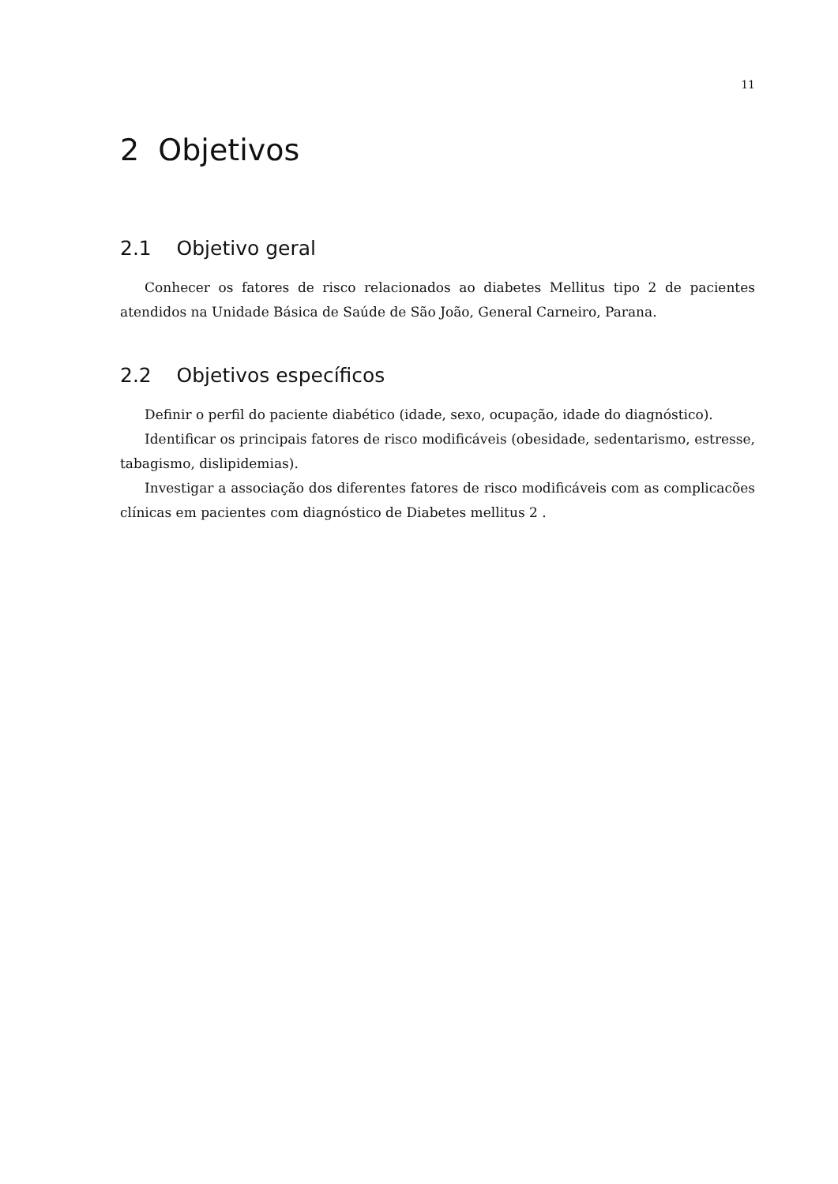11
2 Objetivos
2.1 Objetivo geral
Conhecer os fatores de risco relacionados ao diabetes Mellitus tipo 2 de pacientes atendidos na Unidade Básica de Saúde de São João, General Carneiro, Parana.
2.2 Objetivos específicos
Definir o perfil do paciente diabético (idade, sexo, ocupação, idade do diagnóstico).
Identificar os principais fatores de risco modificáveis (obesidade, sedentarismo, estresse, tabagismo, dislipidemias).
Investigar a associação dos diferentes fatores de risco modificáveis com as complicacões clínicas em pacientes com diagnóstico de Diabetes mellitus 2 .